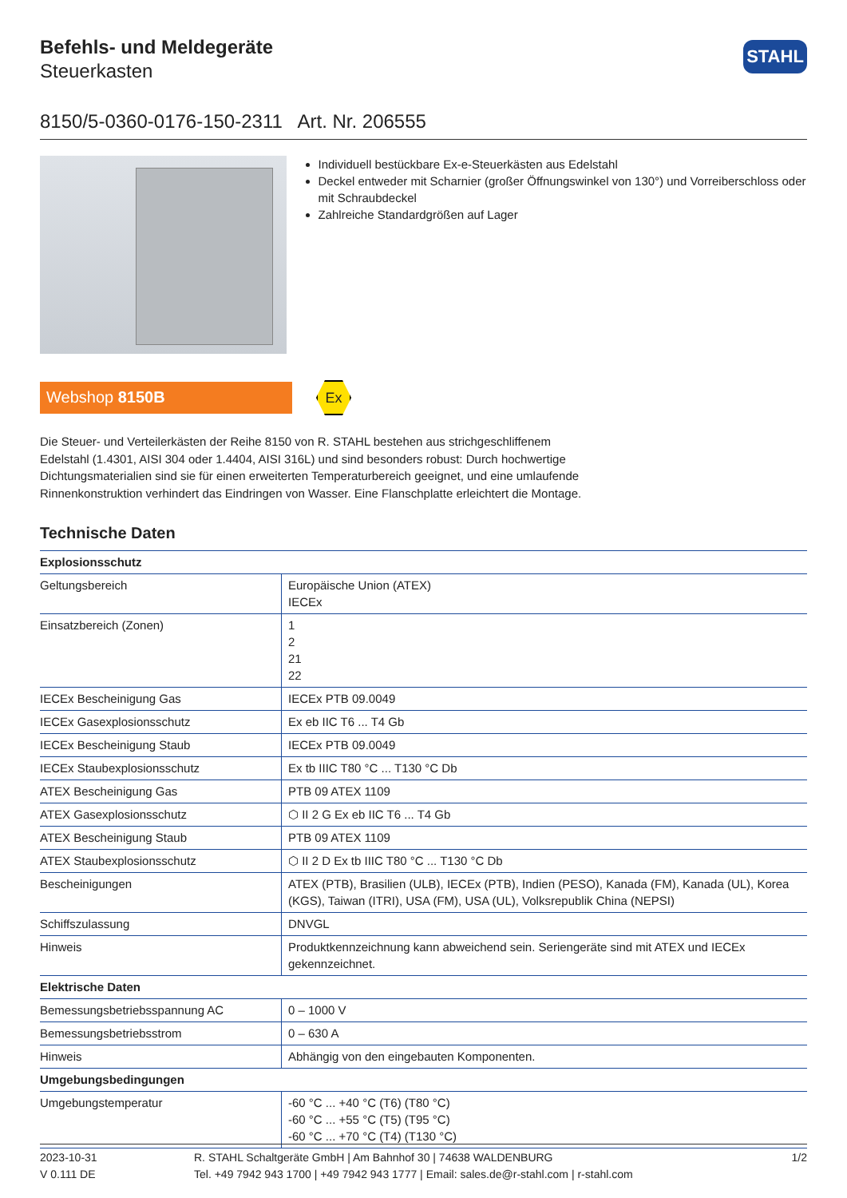STAHL
Befehls- und Meldegeräte
Steuerkasten
8150/5-0360-0176-150-2311 Art. Nr. 206555
Individuell bestückbare Ex-e-Steuerkästen aus Edelstahl
Deckel entweder mit Scharnier (großer Öffnungswinkel von 130°) und Vorreiberschloss oder mit Schraubdeckel
Zahlreiche Standardgrößen auf Lager
Webshop 8150B
Ex
Die Steuer- und Verteilerkästen der Reihe 8150 von R. STAHL bestehen aus strichgeschliffenem Edelstahl (1.4301, AISI 304 oder 1.4404, AISI 316L) und sind besonders robust: Durch hochwertige Dichtungsmaterialien sind sie für einen erweiterten Temperaturbereich geeignet, und eine umlaufende Rinnenkonstruktion verhindert das Eindringen von Wasser. Eine Flanschplatte erleichtert die Montage.
Technische Daten
| Explosionsschutz | |
| --- | --- |
| Geltungsbereich | Europäische Union (ATEX) IECEx |
| Einsatzbereich (Zonen) | 1 2 21 22 |
| IECEx Bescheinigung Gas | IECEx PTB 09.0049 |
| IECEx Gasexplosionsschutz | Ex eb IIC T6 ... T4 Gb |
| IECEx Bescheinigung Staub | IECEx PTB 09.0049 |
| IECEx Staubexplosionsschutz | Ex tb IIIC T80 °C ... T130 °C Db |
| ATEX Bescheinigung Gas | PTB 09 ATEX 1109 |
| ATEX Gasexplosionsschutz | ⬡ II 2 G Ex eb IIC T6 ... T4 Gb |
| ATEX Bescheinigung Staub | PTB 09 ATEX 1109 |
| ATEX Staubexplosionsschutz | ⬡ II 2 D Ex tb IIIC T80 °C ... T130 °C Db |
| Bescheinigungen | ATEX (PTB), Brasilien (ULB), IECEx (PTB), Indien (PESO), Kanada (FM), Kanada (UL), Korea (KGS), Taiwan (ITRI), USA (FM), USA (UL), Volksrepublik China (NEPSI) |
| Schiffszulassung | DNVGL |
| Hinweis | Produktkennzeichnung kann abweichend sein. Seriengeräte sind mit ATEX und IECEx gekennzeichnet. |
| Elektrische Daten | |
| Bemessungsbetriebsspannung AC | 0 – 1000 V |
| Bemessungsbetriebsstrom | 0 – 630 A |
| Hinweis | Abhängig von den eingebauten Komponenten. |
| Umgebungsbedingungen | |
| Umgebungstemperatur | -60 °C ... +40 °C (T6) (T80 °C) -60 °C ... +55 °C (T5) (T95 °C) -60 °C ... +70 °C (T4) (T130 °C) |
2023-10-31
V 0.111 DE
R. STAHL Schaltgeräte GmbH | Am Bahnhof 30 | 74638 WALDENBURG
Tel. +49 7942 943 1700 | +49 7942 943 1777 | Email: sales.de@r-stahl.com | r-stahl.com
1/2